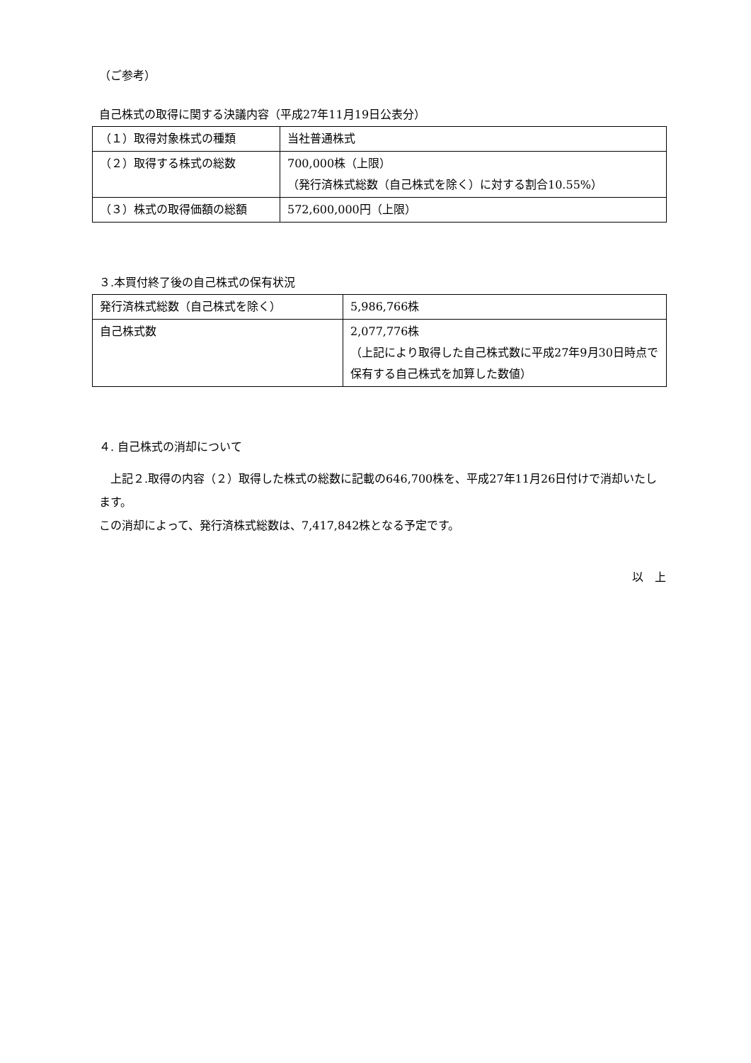（ご参考）
自己株式の取得に関する決議内容（平成27年11月19日公表分）
| （１）取得対象株式の種類 | 当社普通株式 |
| （２）取得する株式の総数 | 700,000株（上限） （発行済株式総数（自己株式を除く）に対する割合10.55%） |
| （３）株式の取得価額の総額 | 572,600,000円（上限） |
３.本買付終了後の自己株式の保有状況
| 発行済株式総数（自己株式を除く） | 5,986,766株 |
| 自己株式数 | 2,077,776株 （上記により取得した自己株式数に平成27年9月30日時点で保有する自己株式を加算した数値） |
４. 自己株式の消却について
　上記２.取得の内容（２）取得した株式の総数に記載の646,700株を、平成27年11月26日付けで消却いたします。
この消却によって、発行済株式総数は、7,417,842株となる予定です。
以　上